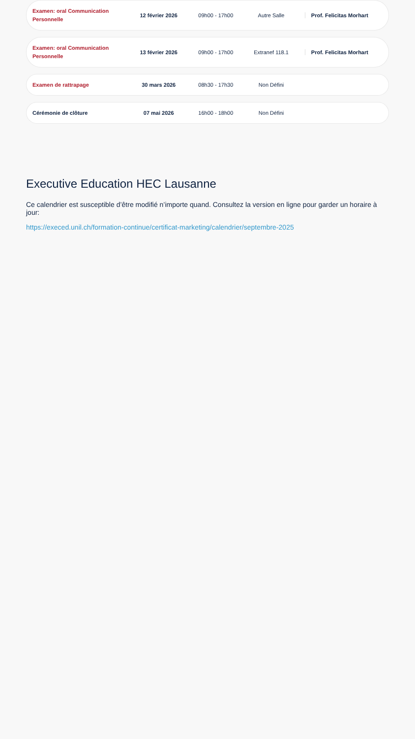| Examen: oral Communication Personnelle | 12 février 2026 | 09h00 - 17h00 | Autre Salle | Prof. Felicitas Morhart |
| Examen: oral Communication Personnelle | 13 février 2026 | 09h00 - 17h00 | Extranef 118.1 | Prof. Felicitas Morhart |
| Examen de rattrapage | 30 mars 2026 | 08h30 - 17h30 | Non Défini | |
| Cérémonie de clôture | 07 mai 2026 | 16h00 - 18h00 | Non Défini | |
Executive Education HEC Lausanne
Ce calendrier est susceptible d’être modifié n’importe quand. Consultez la version en ligne pour garder un horaire à jour:
https://execed.unil.ch/formation-continue/certificat-marketing/calendrier/septembre-2025